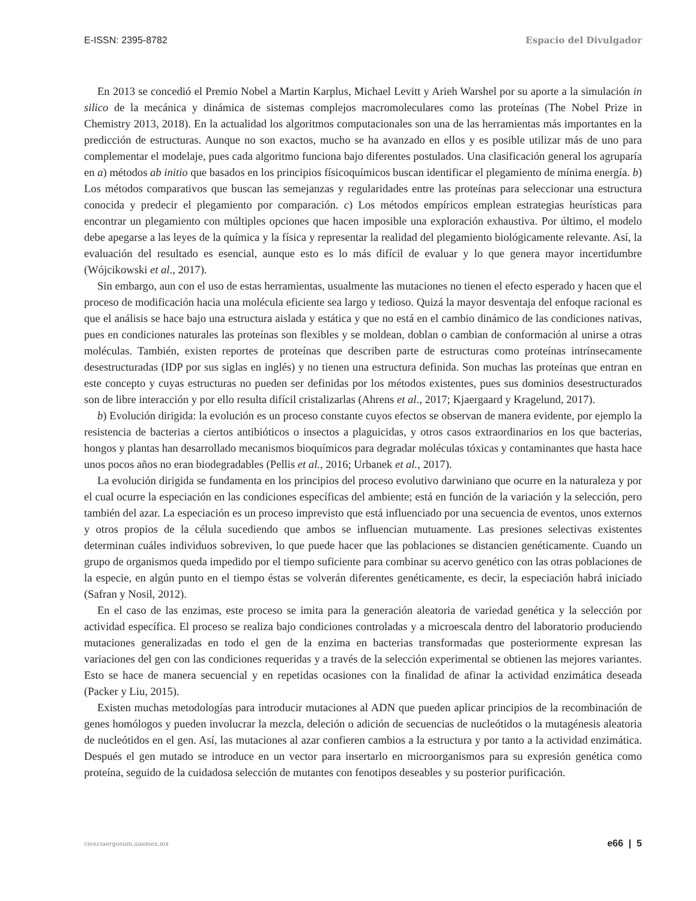E-ISSN: 2395-8782 Espacio del Divulgador
En 2013 se concedió el Premio Nobel a Martin Karplus, Michael Levitt y Arieh Warshel por su aporte a la simulación in silico de la mecánica y dinámica de sistemas complejos macromoleculares como las proteínas (The Nobel Prize in Chemistry 2013, 2018). En la actualidad los algoritmos computacionales son una de las herramientas más importantes en la predicción de estructuras. Aunque no son exactos, mucho se ha avanzado en ellos y es posible utilizar más de uno para complementar el modelaje, pues cada algoritmo funciona bajo diferentes postulados. Una clasificación general los agruparía en a) métodos ab initio que basados en los principios físicoquímicos buscan identificar el plegamiento de mínima energía. b) Los métodos comparativos que buscan las semejanzas y regularidades entre las proteínas para seleccionar una estructura conocida y predecir el plegamiento por comparación. c) Los métodos empíricos emplean estrategias heurísticas para encontrar un plegamiento con múltiples opciones que hacen imposible una exploración exhaustiva. Por último, el modelo debe apegarse a las leyes de la química y la física y representar la realidad del plegamiento biológicamente relevante. Así, la evaluación del resultado es esencial, aunque esto es lo más difícil de evaluar y lo que genera mayor incertidumbre (Wójcikowski et al., 2017).
Sin embargo, aun con el uso de estas herramientas, usualmente las mutaciones no tienen el efecto esperado y hacen que el proceso de modificación hacia una molécula eficiente sea largo y tedioso. Quizá la mayor desventaja del enfoque racional es que el análisis se hace bajo una estructura aislada y estática y que no está en el cambio dinámico de las condiciones nativas, pues en condiciones naturales las proteínas son flexibles y se moldean, doblan o cambian de conformación al unirse a otras moléculas. También, existen reportes de proteínas que describen parte de estructuras como proteínas intrínsecamente desestructuradas (IDP por sus siglas en inglés) y no tienen una estructura definida. Son muchas las proteínas que entran en este concepto y cuyas estructuras no pueden ser definidas por los métodos existentes, pues sus dominios desestructurados son de libre interacción y por ello resulta difícil cristalizarlas (Ahrens et al., 2017; Kjaergaard y Kragelund, 2017).
b) Evolución dirigida: la evolución es un proceso constante cuyos efectos se observan de manera evidente, por ejemplo la resistencia de bacterias a ciertos antibióticos o insectos a plaguicidas, y otros casos extraordinarios en los que bacterias, hongos y plantas han desarrollado mecanismos bioquímicos para degradar moléculas tóxicas y contaminantes que hasta hace unos pocos años no eran biodegradables (Pellis et al., 2016; Urbanek et al., 2017).
La evolución dirigida se fundamenta en los principios del proceso evolutivo darwiniano que ocurre en la naturaleza y por el cual ocurre la especiación en las condiciones específicas del ambiente; está en función de la variación y la selección, pero también del azar. La especiación es un proceso imprevisto que está influenciado por una secuencia de eventos, unos externos y otros propios de la célula sucediendo que ambos se influencian mutuamente. Las presiones selectivas existentes determinan cuáles individuos sobreviven, lo que puede hacer que las poblaciones se distancien genéticamente. Cuando un grupo de organismos queda impedido por el tiempo suficiente para combinar su acervo genético con las otras poblaciones de la especie, en algún punto en el tiempo éstas se volverán diferentes genéticamente, es decir, la especiación habrá iniciado (Safran y Nosil, 2012).
En el caso de las enzimas, este proceso se imita para la generación aleatoria de variedad genética y la selección por actividad específica. El proceso se realiza bajo condiciones controladas y a microescala dentro del laboratorio produciendo mutaciones generalizadas en todo el gen de la enzima en bacterias transformadas que posteriormente expresan las variaciones del gen con las condiciones requeridas y a través de la selección experimental se obtienen las mejores variantes. Esto se hace de manera secuencial y en repetidas ocasiones con la finalidad de afinar la actividad enzimática deseada (Packer y Liu, 2015).
Existen muchas metodologías para introducir mutaciones al ADN que pueden aplicar principios de la recombinación de genes homólogos y pueden involucrar la mezcla, deleción o adición de secuencias de nucleótidos o la mutagénesis aleatoria de nucleótidos en el gen. Así, las mutaciones al azar confieren cambios a la estructura y por tanto a la actividad enzimática. Después el gen mutado se introduce en un vector para insertarlo en microorganismos para su expresión genética como proteína, seguido de la cuidadosa selección de mutantes con fenotipos deseables y su posterior purificación.
cienciaergosum.uaemex.mx e66 | 5